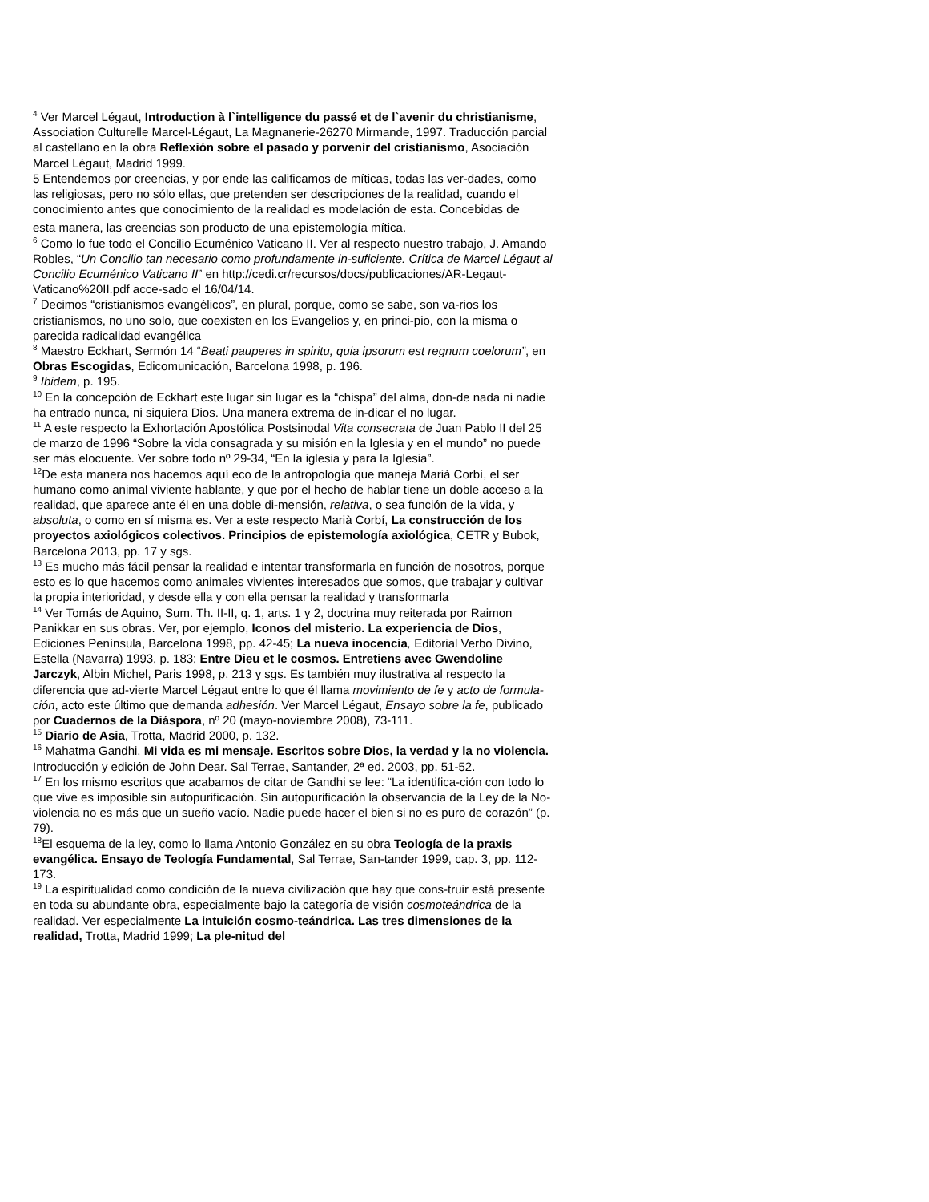<sup>4</sup> Ver Marcel Légaut, Introduction à l`intelligence du passé et de l`avenir du christianisme, Association Culturelle Marcel-Légaut, La Magnanerie-26270 Mirmande, 1997. Traducción parcial al castellano en la obra Reflexión sobre el pasado y porvenir del cristianismo, Asociación Marcel Légaut, Madrid 1999.
5 Entendemos por creencias, y por ende las calificamos de míticas, todas las ver-dades, como las religiosas, pero no sólo ellas, que pretenden ser descripciones de la realidad, cuando el conocimiento antes que conocimiento de la realidad es modelación de esta. Concebidas de
esta manera, las creencias son producto de una epistemología mítica.
<sup>6</sup> Como lo fue todo el Concilio Ecuménico Vaticano II. Ver al respecto nuestro trabajo, J. Amando Robles, “Un Concilio tan necesario como profundamente in-suficiente. Crítica de Marcel Légaut al Concilio Ecuménico Vaticano II” en http://cedi.cr/recursos/docs/publicaciones/AR-Legaut-Vaticano%20II.pdf acce-sado el 16/04/14.
<sup>7</sup> Decimos “cristianismos evangélicos”, en plural, porque, como se sabe, son va-rios los cristianismos, no uno solo, que coexisten en los Evangelios y, en princi-pio, con la misma o parecida radicalidad evangélica
<sup>8</sup> Maestro Eckhart, Sermón 14 “Beati pauperes in spiritu, quia ipsorum est regnum coelorum”, en Obras Escogidas, Edicomunicación, Barcelona 1998, p. 196.
<sup>9</sup> Ibidem, p. 195.
<sup>10</sup> En la concepción de Eckhart este lugar sin lugar es la “chispa” del alma, don-de nada ni nadie ha entrado nunca, ni siquiera Dios. Una manera extrema de in-dicar el no lugar.
<sup>11</sup> A este respecto la Exhortación Apostólica Postsinodal Vita consecrata de Juan Pablo II del 25 de marzo de 1996 “Sobre la vida consagrada y su misión en la Iglesia y en el mundo” no puede ser más elocuente. Ver sobre todo nº 29-34, “En la iglesia y para la Iglesia”.
<sup>12</sup> De esta manera nos hacemos aquí eco de la antropología que maneja Marià Corbí, el ser humano como animal viviente hablante, y que por el hecho de hablar tiene un doble acceso a la realidad, que aparece ante él en una doble di-mensión, relativa, o sea función de la vida, y absoluta, o como en sí misma es. Ver a este respecto Marià Corbí, La construcción de los proyectos axiológicos colectivos. Principios de epistemología axiológica, CETR y Bubok, Barcelona 2013, pp. 17 y sgs.
<sup>13</sup> Es mucho más fácil pensar la realidad e intentar transformarla en función de nosotros, porque esto es lo que hacemos como animales vivientes interesados que somos, que trabajar y cultivar la propia interioridad, y desde ella y con ella pensar la realidad y transformarla
<sup>14</sup> Ver Tomás de Aquino, Sum. Th. II-II, q. 1, arts. 1 y 2, doctrina muy reiterada por Raimon Panikkar en sus obras. Ver, por ejemplo, Iconos del misterio. La experiencia de Dios, Ediciones Península, Barcelona 1998, pp. 42-45; La nueva inocencia, Editorial Verbo Divino, Estella (Navarra) 1993, p. 183; Entre Dieu et le cosmos. Entretiens avec Gwendoline Jarczyk, Albin Michel, Paris 1998, p. 213 y sgs. Es también muy ilustrativa al respecto la diferencia que ad-vierte Marcel Légaut entre lo que él llama movimiento de fe y acto de formula-ción, acto este último que demanda adhesión. Ver Marcel Légaut, Ensayo sobre la fe, publicado por Cuadernos de la Diáspora, nº 20 (mayo-noviembre 2008), 73-111.
<sup>15</sup> Diario de Asia, Trotta, Madrid 2000, p. 132.
<sup>16</sup> Mahatma Gandhi, Mi vida es mi mensaje. Escritos sobre Dios, la verdad y la no violencia. Introducción y edición de John Dear. Sal Terrae, Santander, 2ª ed. 2003, pp. 51-52.
<sup>17</sup> En los mismo escritos que acabamos de citar de Gandhi se lee: “La identifica-ción con todo lo que vive es imposible sin autopurificación. Sin autopurificación la observancia de la Ley de la No-violencia no es más que un sueño vacío. Nadie puede hacer el bien si no es puro de corazón” (p. 79).
<sup>18</sup> El esquema de la ley, como lo llama Antonio González en su obra Teología de la praxis evangélica. Ensayo de Teología Fundamental, Sal Terrae, San-tander 1999, cap. 3, pp. 112-173.
<sup>19</sup> La espiritualidad como condición de la nueva civilización que hay que cons-truir está presente en toda su abundante obra, especialmente bajo la categoría de visión cosmoteándrica de la realidad. Ver especialmente La intuición cosmo-teándrica. Las tres dimensiones de la realidad, Trotta, Madrid 1999; La ple-nitud del